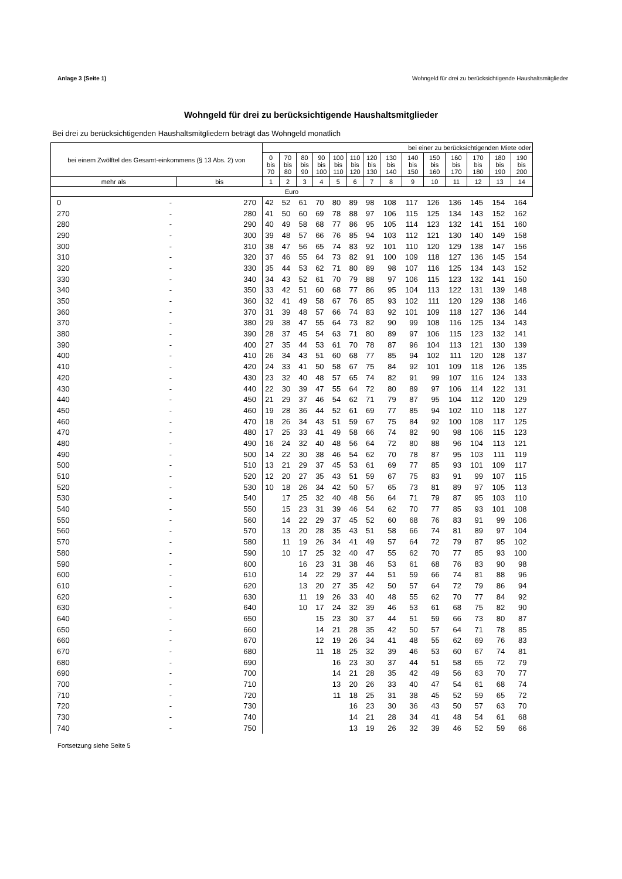Anlage 3 (Seite 1) Wohngeld für drei zu berücksichtigende Haushaltsmitglieder
Wohngeld für drei zu berücksichtigende Haushaltsmitglieder
Bei drei zu berücksichtigenden Haushaltsmitgliedern beträgt das Wohngeld monatlich
| bei einem Zwölftel des Gesamt-einkommens (§ 13 Abs. 2) von | | | bei einer zu berücksichtigenden Miete oder | | | | | | | | | | | | | |
| --- | --- | --- | --- | --- | --- | --- | --- | --- | --- | --- | --- | --- | --- | --- | --- | --- |
| | | | 0 bis 70 | 70 bis 80 | 80 bis 90 | 90 bis 100 | 100 bis 110 | 110 bis 120 | 120 bis 130 | 130 bis 140 | 140 bis 150 | 150 bis 160 | 160 bis 170 | 170 bis 180 | 180 bis 190 | 190 bis 200 |
| mehr als | | bis | 1 | 2 | 3 | 4 | 5 | 6 | 7 | 8 | 9 | 10 | 11 | 12 | 13 | 14 |
| Euro | | | | | | | | | | | | | | | | |
| 0 | - | 270 | 42 | 52 | 61 | 70 | 80 | 89 | 98 | 108 | 117 | 126 | 136 | 145 | 154 | 164 |
| 270 | - | 280 | 41 | 50 | 60 | 69 | 78 | 88 | 97 | 106 | 115 | 125 | 134 | 143 | 152 | 162 |
| 280 | - | 290 | 40 | 49 | 58 | 68 | 77 | 86 | 95 | 105 | 114 | 123 | 132 | 141 | 151 | 160 |
| 290 | - | 300 | 39 | 48 | 57 | 66 | 76 | 85 | 94 | 103 | 112 | 121 | 130 | 140 | 149 | 158 |
| 300 | - | 310 | 38 | 47 | 56 | 65 | 74 | 83 | 92 | 101 | 110 | 120 | 129 | 138 | 147 | 156 |
| 310 | - | 320 | 37 | 46 | 55 | 64 | 73 | 82 | 91 | 100 | 109 | 118 | 127 | 136 | 145 | 154 |
| 320 | - | 330 | 35 | 44 | 53 | 62 | 71 | 80 | 89 | 98 | 107 | 116 | 125 | 134 | 143 | 152 |
| 330 | - | 340 | 34 | 43 | 52 | 61 | 70 | 79 | 88 | 97 | 106 | 115 | 123 | 132 | 141 | 150 |
| 340 | - | 350 | 33 | 42 | 51 | 60 | 68 | 77 | 86 | 95 | 104 | 113 | 122 | 131 | 139 | 148 |
| 350 | - | 360 | 32 | 41 | 49 | 58 | 67 | 76 | 85 | 93 | 102 | 111 | 120 | 129 | 138 | 146 |
| 360 | - | 370 | 31 | 39 | 48 | 57 | 66 | 74 | 83 | 92 | 101 | 109 | 118 | 127 | 136 | 144 |
| 370 | - | 380 | 29 | 38 | 47 | 55 | 64 | 73 | 82 | 90 | 99 | 108 | 116 | 125 | 134 | 143 |
| 380 | - | 390 | 28 | 37 | 45 | 54 | 63 | 71 | 80 | 89 | 97 | 106 | 115 | 123 | 132 | 141 |
| 390 | - | 400 | 27 | 35 | 44 | 53 | 61 | 70 | 78 | 87 | 96 | 104 | 113 | 121 | 130 | 139 |
| 400 | - | 410 | 26 | 34 | 43 | 51 | 60 | 68 | 77 | 85 | 94 | 102 | 111 | 120 | 128 | 137 |
| 410 | - | 420 | 24 | 33 | 41 | 50 | 58 | 67 | 75 | 84 | 92 | 101 | 109 | 118 | 126 | 135 |
| 420 | - | 430 | 23 | 32 | 40 | 48 | 57 | 65 | 74 | 82 | 91 | 99 | 107 | 116 | 124 | 133 |
| 430 | - | 440 | 22 | 30 | 39 | 47 | 55 | 64 | 72 | 80 | 89 | 97 | 106 | 114 | 122 | 131 |
| 440 | - | 450 | 21 | 29 | 37 | 46 | 54 | 62 | 71 | 79 | 87 | 95 | 104 | 112 | 120 | 129 |
| 450 | - | 460 | 19 | 28 | 36 | 44 | 52 | 61 | 69 | 77 | 85 | 94 | 102 | 110 | 118 | 127 |
| 460 | - | 470 | 18 | 26 | 34 | 43 | 51 | 59 | 67 | 75 | 84 | 92 | 100 | 108 | 117 | 125 |
| 470 | - | 480 | 17 | 25 | 33 | 41 | 49 | 58 | 66 | 74 | 82 | 90 | 98 | 106 | 115 | 123 |
| 480 | - | 490 | 16 | 24 | 32 | 40 | 48 | 56 | 64 | 72 | 80 | 88 | 96 | 104 | 113 | 121 |
| 490 | - | 500 | 14 | 22 | 30 | 38 | 46 | 54 | 62 | 70 | 78 | 87 | 95 | 103 | 111 | 119 |
| 500 | - | 510 | 13 | 21 | 29 | 37 | 45 | 53 | 61 | 69 | 77 | 85 | 93 | 101 | 109 | 117 |
| 510 | - | 520 | 12 | 20 | 27 | 35 | 43 | 51 | 59 | 67 | 75 | 83 | 91 | 99 | 107 | 115 |
| 520 | - | 530 | 10 | 18 | 26 | 34 | 42 | 50 | 57 | 65 | 73 | 81 | 89 | 97 | 105 | 113 |
| 530 | - | 540 | | 17 | 25 | 32 | 40 | 48 | 56 | 64 | 71 | 79 | 87 | 95 | 103 | 110 |
| 540 | - | 550 | | 15 | 23 | 31 | 39 | 46 | 54 | 62 | 70 | 77 | 85 | 93 | 101 | 108 |
| 550 | - | 560 | | 14 | 22 | 29 | 37 | 45 | 52 | 60 | 68 | 76 | 83 | 91 | 99 | 106 |
| 560 | - | 570 | | 13 | 20 | 28 | 35 | 43 | 51 | 58 | 66 | 74 | 81 | 89 | 97 | 104 |
| 570 | - | 580 | | 11 | 19 | 26 | 34 | 41 | 49 | 57 | 64 | 72 | 79 | 87 | 95 | 102 |
| 580 | - | 590 | | 10 | 17 | 25 | 32 | 40 | 47 | 55 | 62 | 70 | 77 | 85 | 93 | 100 |
| 590 | - | 600 | | | 16 | 23 | 31 | 38 | 46 | 53 | 61 | 68 | 76 | 83 | 90 | 98 |
| 600 | - | 610 | | | 14 | 22 | 29 | 37 | 44 | 51 | 59 | 66 | 74 | 81 | 88 | 96 |
| 610 | - | 620 | | | 13 | 20 | 27 | 35 | 42 | 50 | 57 | 64 | 72 | 79 | 86 | 94 |
| 620 | - | 630 | | | 11 | 19 | 26 | 33 | 40 | 48 | 55 | 62 | 70 | 77 | 84 | 92 |
| 630 | - | 640 | | | 10 | 17 | 24 | 32 | 39 | 46 | 53 | 61 | 68 | 75 | 82 | 90 |
| 640 | - | 650 | | | | 15 | 23 | 30 | 37 | 44 | 51 | 59 | 66 | 73 | 80 | 87 |
| 650 | - | 660 | | | | 14 | 21 | 28 | 35 | 42 | 50 | 57 | 64 | 71 | 78 | 85 |
| 660 | - | 670 | | | | 12 | 19 | 26 | 34 | 41 | 48 | 55 | 62 | 69 | 76 | 83 |
| 670 | - | 680 | | | | 11 | 18 | 25 | 32 | 39 | 46 | 53 | 60 | 67 | 74 | 81 |
| 680 | - | 690 | | | | | 16 | 23 | 30 | 37 | 44 | 51 | 58 | 65 | 72 | 79 |
| 690 | - | 700 | | | | | 14 | 21 | 28 | 35 | 42 | 49 | 56 | 63 | 70 | 77 |
| 700 | - | 710 | | | | | 13 | 20 | 26 | 33 | 40 | 47 | 54 | 61 | 68 | 74 |
| 710 | - | 720 | | | | | 11 | 18 | 25 | 31 | 38 | 45 | 52 | 59 | 65 | 72 |
| 720 | - | 730 | | | | | | 16 | 23 | 30 | 36 | 43 | 50 | 57 | 63 | 70 |
| 730 | - | 740 | | | | | | 14 | 21 | 28 | 34 | 41 | 48 | 54 | 61 | 68 |
| 740 | - | 750 | | | | | | 13 | 19 | 26 | 32 | 39 | 46 | 52 | 59 | 66 |
Fortsetzung siehe Seite 5